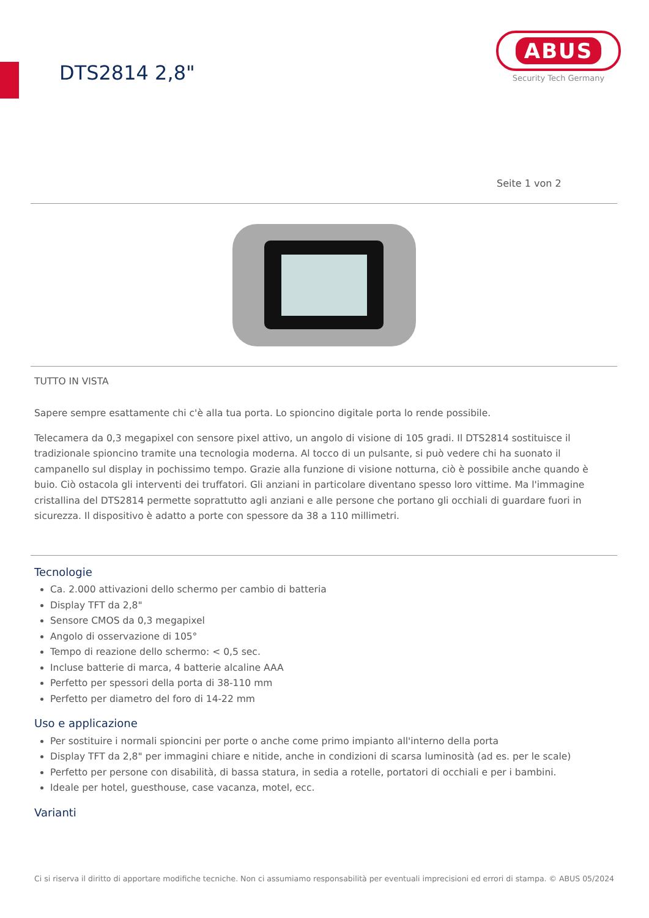DTS2814 2,8"
ABUS
Security Tech Germany
Seite 1 von 2
TUTTO IN VISTA
Sapere sempre esattamente chi c'è alla tua porta. Lo spioncino digitale porta lo rende possibile.
Telecamera da 0,3 megapixel con sensore pixel attivo, un angolo di visione di 105 gradi. Il DTS2814 sostituisce il tradizionale spioncino tramite una tecnologia moderna. Al tocco di un pulsante, si può vedere chi ha suonato il campanello sul display in pochissimo tempo. Grazie alla funzione di visione notturna, ciò è possibile anche quando è buio. Ciò ostacola gli interventi dei truffatori. Gli anziani in particolare diventano spesso loro vittime. Ma l'immagine cristallina del DTS2814 permette soprattutto agli anziani e alle persone che portano gli occhiali di guardare fuori in sicurezza. Il dispositivo è adatto a porte con spessore da 38 a 110 millimetri.
Tecnologie
Ca. 2.000 attivazioni dello schermo per cambio di batteria
Display TFT da 2,8"
Sensore CMOS da 0,3 megapixel
Angolo di osservazione di 105°
Tempo di reazione dello schermo: < 0,5 sec.
Incluse batterie di marca, 4 batterie alcaline AAA
Perfetto per spessori della porta di 38-110 mm
Perfetto per diametro del foro di 14-22 mm
Uso e applicazione
Per sostituire i normali spioncini per porte o anche come primo impianto all'interno della porta
Display TFT da 2,8" per immagini chiare e nitide, anche in condizioni di scarsa luminosità (ad es. per le scale)
Perfetto per persone con disabilità, di bassa statura, in sedia a rotelle, portatori di occhiali e per i bambini.
Ideale per hotel, guesthouse, case vacanza, motel, ecc.
Varianti
Ci si riserva il diritto di apportare modifiche tecniche. Non ci assumiamo responsabilità per eventuali imprecisioni ed errori di stampa. © ABUS 05/2024